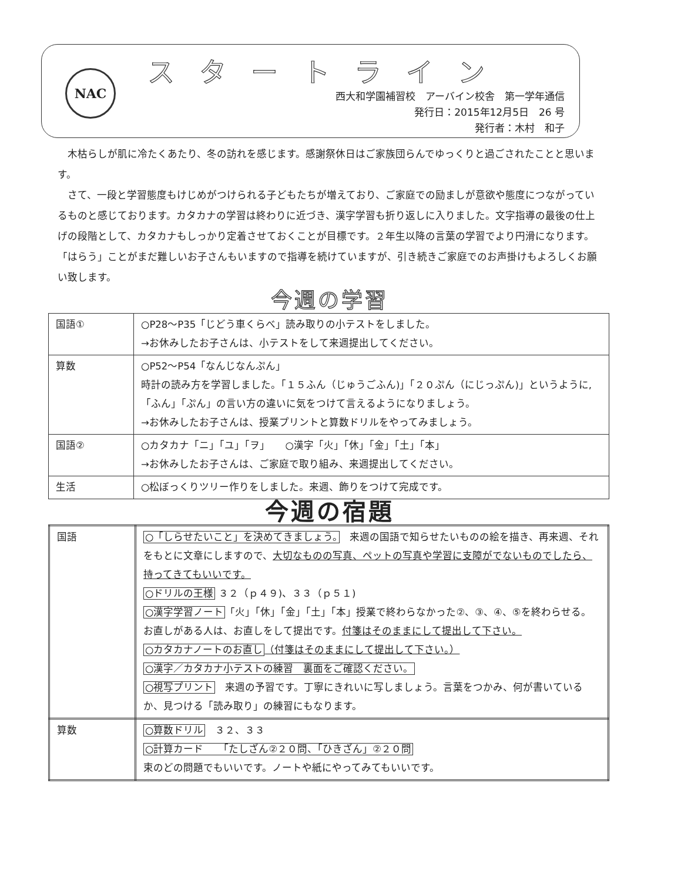NAC スタートライン
西大和学園補習校　アーバイン校舎　第一学年通信
発行日：2015年12月5日　26 号
発行者：木村　和子
木枯らしが肌に冷たくあたり、冬の訪れを感じます。感謝祭休日はご家族団らんでゆっくりと過ごされたことと思います。
さて、一段と学習態度もけじめがつけられる子どもたちが増えており、ご家庭での励ましが意欲や態度につながっているものと感じております。カタカナの学習は終わりに近づき、漢字学習も折り返しに入りました。文字指導の最後の仕上げの段階として、カタカナもしっかり定着させておくことが目標です。２年生以降の言葉の学習でより円滑になります。「はらう」ことがまだ難しいお子さんもいますので指導を続けていますが、引き続きご家庭でのお声掛けもよろしくお願い致します。
今週の学習
| 国語① | ○P28～P35「じどう車くらべ」読み取りの小テストをしました。 →お休みしたお子さんは、小テストをして来週提出してください。 |
| 算数 | ○P52～P54「なんじなんぷん」 時計の読み方を学習しました。「１５ふん（じゅうごふん)」「２０ぷん（にじっぷん)」というように,「ふん」「ぷん」の言い方の違いに気をつけて言えるようになりましょう。 →お休みしたお子さんは、授業プリントと算数ドリルをやってみましょう。 |
| 国語② | ○カタカナ「ニ」「ユ」「ヲ」 ○漢字「火」「休」「金」「土」「本」 →お休みしたお子さんは、ご家庭で取り組み、来週提出してください。 |
| 生活 | ○松ぼっくりツリー作りをしました。来週、飾りをつけて完成です。 |
今週の宿題
| 国語 | ○「しらせたいこと」を決めてきましょう。 来週の国語で知らせたいものの絵を描き、再来週、それをもとに文章にしますので、 大切なものの写真、ペットの写真や学習に支障がでないものでしたら、持ってきてもいいです。 ○ドリルの王様 ３２（ｐ４９)、３３（ｐ５１) ○漢字学習ノート 「火」「休」「金」「土」「本」授業で終わらなかった②、③、④、⑤を終わらせる。お直しがある人は、お直しをして提出です。 付箋はそのままにして提出して下さい。 ○カタカナノートのお直し （付箋はそのままにして提出して下さい。） ○漢字／カタカナ小テストの練習 裏面をご確認ください。 ○視写プリント 来週の予習です。丁寧にきれいに写しましょう。言葉をつかみ、何が書いているか、見つける「読み取り」の練習にもなります。 |
| 算数 | ○算数ドリル ３２、３３ ○計算カード 「たしざん②２０問、「ひきざん」②２０問 束のどの問題でもいいです。ノートや紙にやってみてもいいです。 |